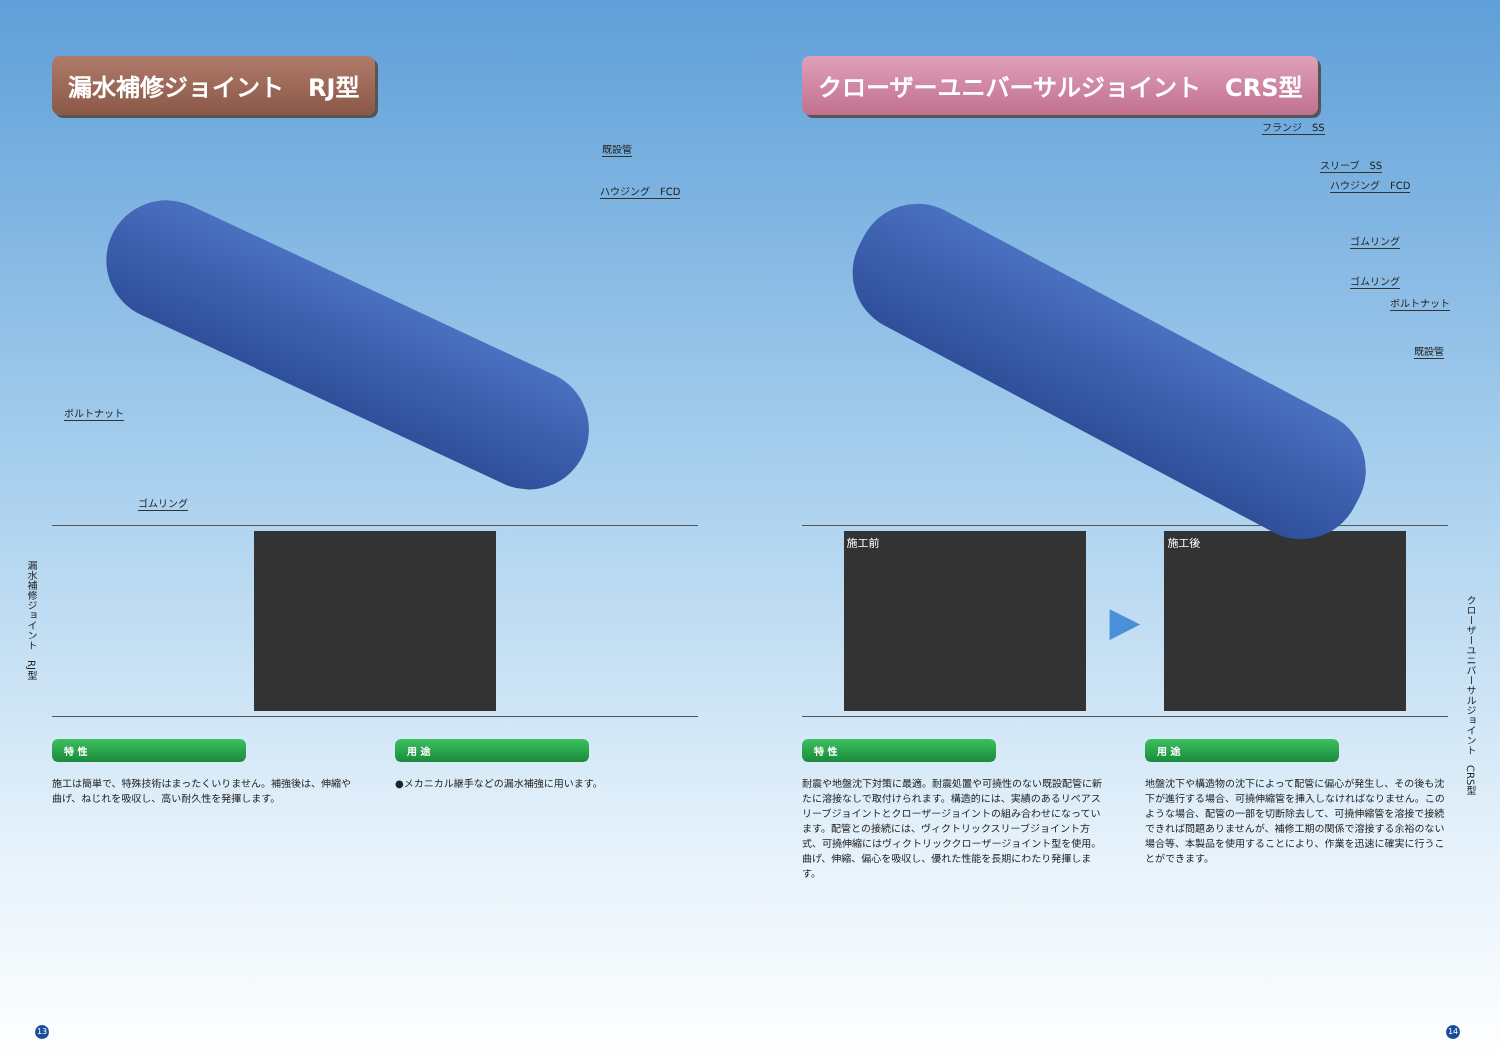漏水補修ジョイント　RJ型
既設管
ハウジング　FCD
ボルトナット
ゴムリング
特 性
施工は簡単で、特殊技術はまったくいりません。補強後は、伸縮や曲げ、ねじれを吸収し、高い耐久性を発揮します。
用 途
●メカニカル継手などの漏水補強に用います。
漏水補修ジョイント　RJ型
13
クローザーユニバーサルジョイント　CRS型
フランジ　SS
スリーブ　SS
ハウジング　FCD
ゴムリング
ゴムリング
ボルトナット
既設管
施工前
▶
施工後
特 性
耐震や地盤沈下対策に最適。耐震処置や可撓性のない既設配管に新たに溶接なしで取付けられます。構造的には、実績のあるリペアスリーブジョイントとクローザージョイントの組み合わせになっています。配管との接続には、ヴィクトリックスリーブジョイント方式、可撓伸縮にはヴィクトリッククローザージョイント型を使用。曲げ、伸縮、偏心を吸収し、優れた性能を長期にわたり発揮します。
用 途
地盤沈下や構造物の沈下によって配管に偏心が発生し、その後も沈下が進行する場合、可撓伸縮管を挿入しなければなりません。このような場合、配管の一部を切断除去して、可撓伸縮管を溶接で接続できれば問題ありませんが、補修工期の関係で溶接する余裕のない場合等、本製品を使用することにより、作業を迅速に確実に行うことができます。
クローザーユニバーサルジョイント　CRS型
14